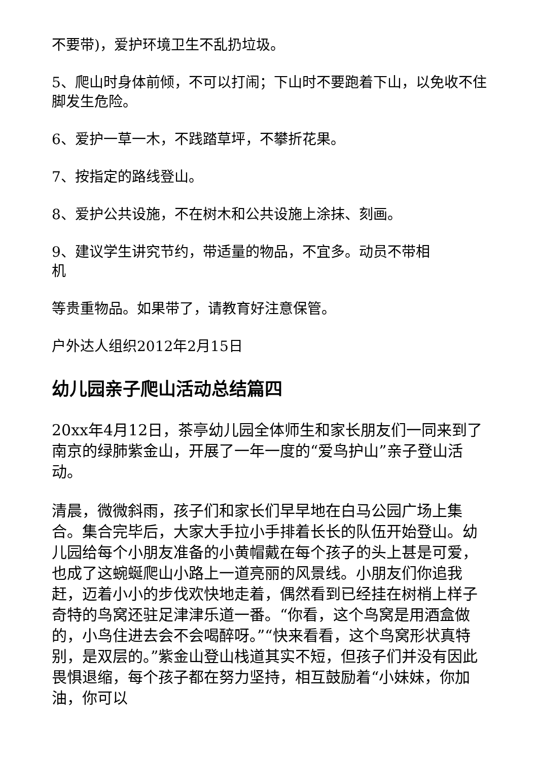不要带)，爱护环境卫生不乱扔垃圾。
5、爬山时身体前倾，不可以打闹；下山时不要跑着下山，以免收不住脚发生危险。
6、爱护一草一木，不践踏草坪，不攀折花果。
7、按指定的路线登山。
8、爱护公共设施，不在树木和公共设施上涂抹、刻画。
9、建议学生讲究节约，带适量的物品，不宜多。动员不带相
机
等贵重物品。如果带了，请教育好注意保管。
户外达人组织2012年2月15日
幼儿园亲子爬山活动总结篇四
20xx年4月12日，茶亭幼儿园全体师生和家长朋友们一同来到了南京的绿肺紫金山，开展了一年一度的“爱鸟护山”亲子登山活动。
清晨，微微斜雨，孩子们和家长们早早地在白马公园广场上集合。集合完毕后，大家大手拉小手排着长长的队伍开始登山。幼儿园给每个小朋友准备的小黄帽戴在每个孩子的头上甚是可爱，也成了这蜿蜒爬山小路上一道亮丽的风景线。小朋友们你追我赶，迈着小小的步伐欢快地走着，偶然看到已经挂在树梢上样子奇特的鸟窝还驻足津津乐道一番。“你看，这个鸟窝是用酒盒做的，小鸟住进去会不会喝醉呀。”“快来看看，这个鸟窝形状真特别，是双层的。”紫金山登山栈道其实不短，但孩子们并没有因此畏惧退缩，每个孩子都在努力坚持，相互鼓励着“小妹妹，你加油，你可以